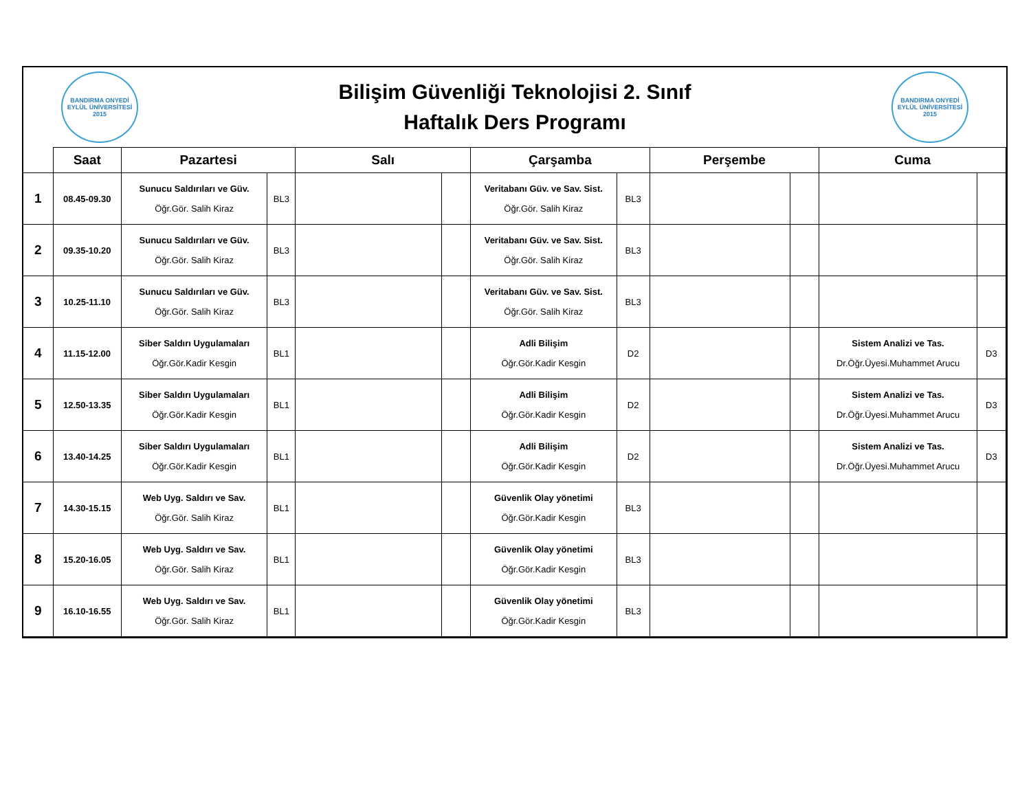BANDIRMA ONYEDİ EYLÜL ÜNİVERSİTESİ 2015
Bilişim Güvenliği Teknolojisi 2. Sınıf
Haftalık Ders Programı
BANDIRMA ONYEDİ EYLÜL ÜNİVERSİTESİ 2015
| | Saat | Pazartesi | | Salı | | Çarşamba | | Perşembe | | Cuma | |
| --- | --- | --- | --- | --- | --- | --- | --- | --- | --- | --- | --- |
| 1 | 08.45-09.30 | Sunucu Saldırıları ve Güv. Öğr.Gör. Salih Kiraz | BL3 | | | Veritabanı Güv. ve Sav. Sist. Öğr.Gör. Salih Kiraz | BL3 | | | | |
| 2 | 09.35-10.20 | Sunucu Saldırıları ve Güv. Öğr.Gör. Salih Kiraz | BL3 | | | Veritabanı Güv. ve Sav. Sist. Öğr.Gör. Salih Kiraz | BL3 | | | | |
| 3 | 10.25-11.10 | Sunucu Saldırıları ve Güv. Öğr.Gör. Salih Kiraz | BL3 | | | Veritabanı Güv. ve Sav. Sist. Öğr.Gör. Salih Kiraz | BL3 | | | | |
| 4 | 11.15-12.00 | Siber Saldırı Uygulamaları Öğr.Gör.Kadir Kesgin | BL1 | | | Adli Bilişim Öğr.Gör.Kadir Kesgin | D2 | | | Sistem Analizi ve Tas. Dr.Öğr.Üyesi.Muhammet Arucu | D3 |
| 5 | 12.50-13.35 | Siber Saldırı Uygulamaları Öğr.Gör.Kadir Kesgin | BL1 | | | Adli Bilişim Öğr.Gör.Kadir Kesgin | D2 | | | Sistem Analizi ve Tas. Dr.Öğr.Üyesi.Muhammet Arucu | D3 |
| 6 | 13.40-14.25 | Siber Saldırı Uygulamaları Öğr.Gör.Kadir Kesgin | BL1 | | | Adli Bilişim Öğr.Gör.Kadir Kesgin | D2 | | | Sistem Analizi ve Tas. Dr.Öğr.Üyesi.Muhammet Arucu | D3 |
| 7 | 14.30-15.15 | Web Uyg. Saldırı ve Sav. Öğr.Gör. Salih Kiraz | BL1 | | | Güvenlik Olay yönetimi Öğr.Gör.Kadir Kesgin | BL3 | | | | |
| 8 | 15.20-16.05 | Web Uyg. Saldırı ve Sav. Öğr.Gör. Salih Kiraz | BL1 | | | Güvenlik Olay yönetimi Öğr.Gör.Kadir Kesgin | BL3 | | | | |
| 9 | 16.10-16.55 | Web Uyg. Saldırı ve Sav. Öğr.Gör. Salih Kiraz | BL1 | | | Güvenlik Olay yönetimi Öğr.Gör.Kadir Kesgin | BL3 | | | | |